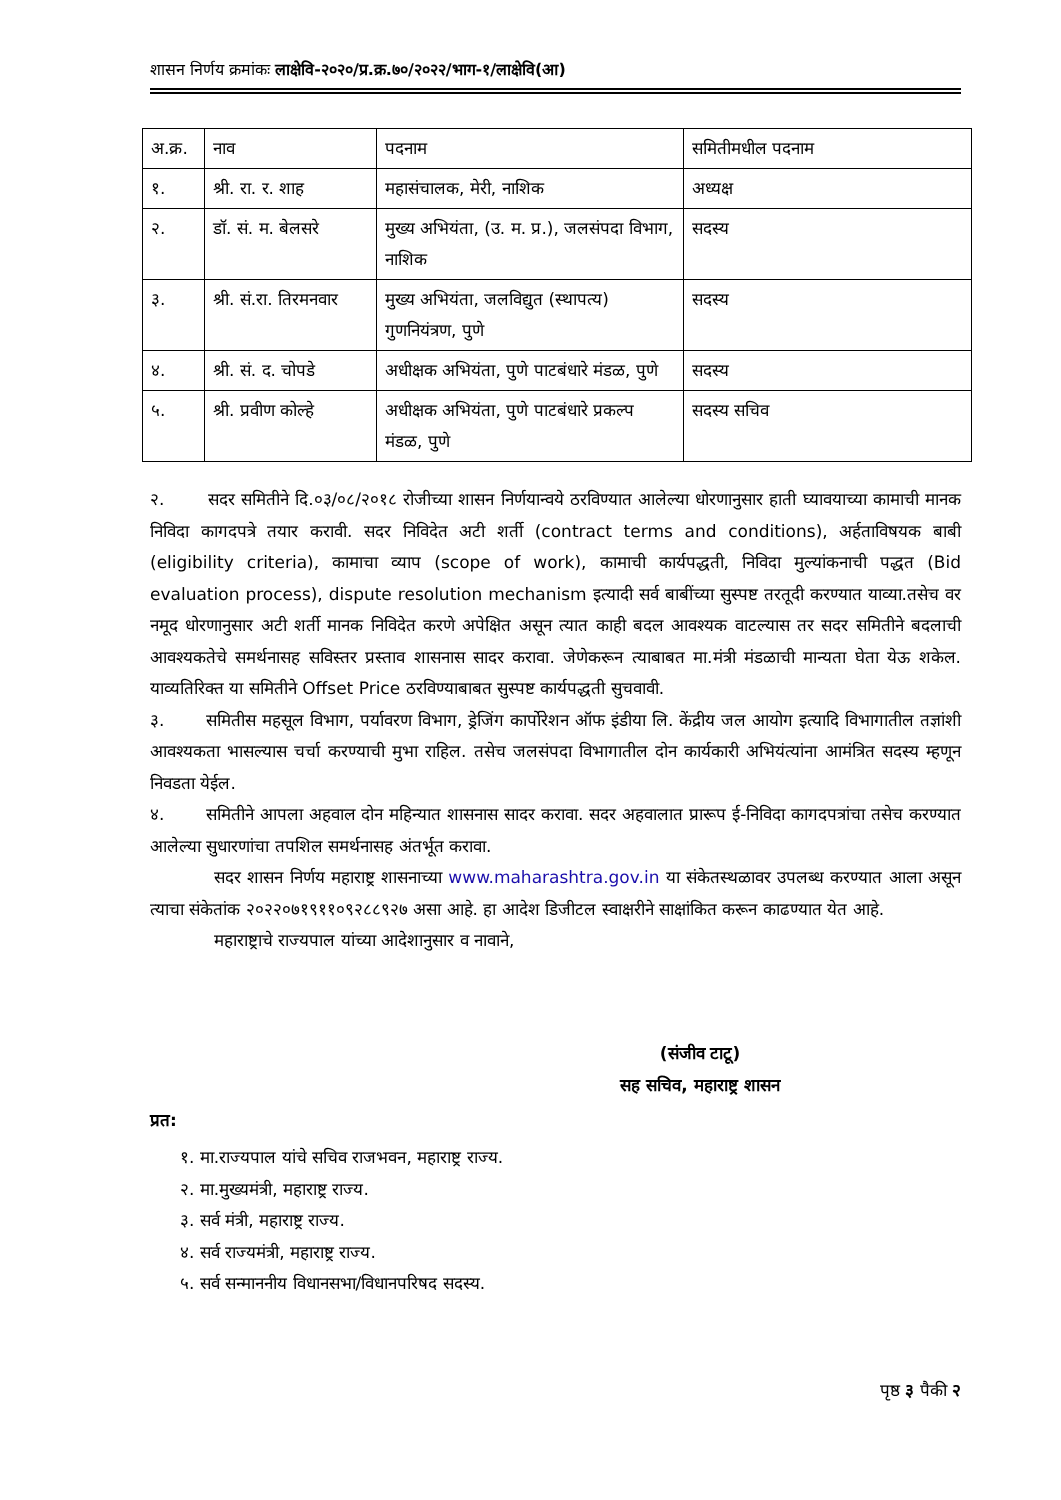शासन निर्णय क्रमांकः लाक्षेवि-२०२०/प्र.क्र.७०/२०२२/भाग-१/लाक्षेवि(आ)
| अ.क्र. | नाव | पदनाम | समितीमधील पदनाम |
| १. | श्री. रा. र. शाह | महासंचालक, मेरी, नाशिक | अध्यक्ष |
| २. | डॉ. सं. म. बेलसरे | मुख्य अभियंता, (उ. म. प्र.), जलसंपदा विभाग, नाशिक | सदस्य |
| ३. | श्री. सं.रा. तिरमनवार | मुख्य अभियंता, जलविद्युत (स्थापत्य) गुणनियंत्रण, पुणे | सदस्य |
| ४. | श्री. सं. द. चोपडे | अधीक्षक अभियंता, पुणे पाटबंधारे मंडळ, पुणे | सदस्य |
| ५. | श्री. प्रवीण कोल्हे | अधीक्षक अभियंता, पुणे पाटबंधारे प्रकल्प मंडळ, पुणे | सदस्य सचिव |
२. सदर समितीने दि.०३/०८/२०१८ रोजीच्या शासन निर्णयान्वये ठरविण्यात आलेल्या धोरणानुसार हाती घ्यावयाच्या कामाची मानक निविदा कागदपत्रे तयार करावी. सदर निविदेत अटी शर्ती (contract terms and conditions), अर्हताविषयक बाबी (eligibility criteria), कामाचा व्याप (scope of work), कामाची कार्यपद्धती, निविदा मुल्यांकनाची पद्धत (Bid evaluation process), dispute resolution mechanism इत्यादी सर्व बाबींच्या सुस्पष्ट तरतूदी करण्यात याव्या.तसेच वर नमूद धोरणानुसार अटी शर्ती मानक निविदेत करणे अपेक्षित असून त्यात काही बदल आवश्यक वाटल्यास तर सदर समितीने बदलाची आवश्यकतेचे समर्थनासह सविस्तर प्रस्ताव शासनास सादर करावा. जेणेकरून त्याबाबत मा.मंत्री मंडळाची मान्यता घेता येऊ शकेल. याव्यतिरिक्त या समितीने Offset Price ठरविण्याबाबत सुस्पष्ट कार्यपद्धती सुचवावी.
३. समितीस महसूल विभाग, पर्यावरण विभाग, ड्रेजिंग कार्पोरेशन ऑफ इंडीया लि. केंद्रीय जल आयोग इत्यादि विभागातील तज्ञांशी आवश्यकता भासल्यास चर्चा करण्याची मुभा राहिल. तसेच जलसंपदा विभागातील दोन कार्यकारी अभियंत्यांना आमंत्रित सदस्य म्हणून निवडता येईल.
४. समितीने आपला अहवाल दोन महिन्यात शासनास सादर करावा. सदर अहवालात प्रारूप ई-निविदा कागदपत्रांचा तसेच करण्यात आलेल्या सुधारणांचा तपशिल समर्थनासह अंतर्भूत करावा.
सदर शासन निर्णय महाराष्ट्र शासनाच्या www.maharashtra.gov.in या संकेतस्थळावर उपलब्ध करण्यात आला असून त्याचा संकेतांक २०२२०७१९११०९२८८९२७ असा आहे. हा आदेश डिजीटल स्वाक्षरीने साक्षांकित करून काढण्यात येत आहे.
महाराष्ट्राचे राज्यपाल यांच्या आदेशानुसार व नावाने,
(संजीव टाटू)
सह सचिव, महाराष्ट्र शासन
प्रत:
१. मा.राज्यपाल यांचे सचिव राजभवन, महाराष्ट्र राज्य.
२. मा.मुख्यमंत्री, महाराष्ट्र राज्य.
३. सर्व मंत्री, महाराष्ट्र राज्य.
४. सर्व राज्यमंत्री, महाराष्ट्र राज्य.
५. सर्व सन्माननीय विधानसभा/विधानपरिषद सदस्य.
पृष्ठ ३ पैकी २